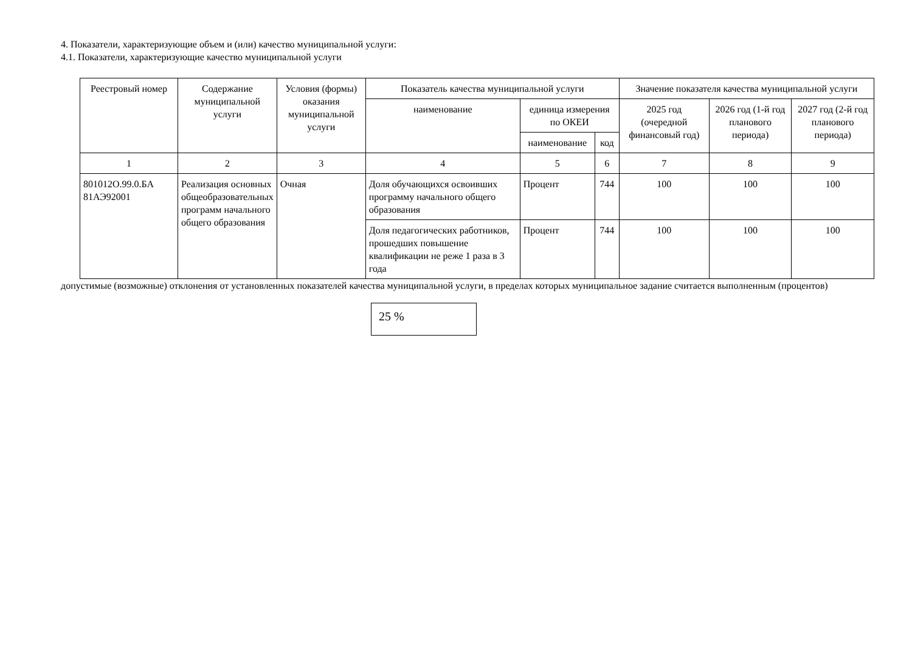4. Показатели, характеризующие объем и (или) качество муниципальной услуги:
4.1. Показатели, характеризующие качество муниципальной услуги
| Реестровый номер | Содержание муниципальной услуги | Условия (формы) оказания муниципальной услуги | Показатель качества муниципальной услуги | | | Значение показателя качества муниципальной услуги | | |
| --- | --- | --- | --- | --- | --- | --- | --- | --- |
| | | | наименование | единица измерения по ОКЕИ | | 2025 год (очередной финансовый год) | 2026 год (1-й год планового периода) | 2027 год (2-й год планового периода) |
| | | | | наименование | код | | | |
| 1 | 2 | 3 | 4 | 5 | 6 | 7 | 8 | 9 |
| 801012О.99.0.БА 81АЭ92001 | Реализация основных общеобразовательных программ начального общего образования | Очная | Доля обучающихся освоивших программу начального общего образования | Процент | 744 | 100 | 100 | 100 |
| | | | Доля педагогических работников, прошедших повышение квалификации не реже 1 раза в 3 года | Процент | 744 | 100 | 100 | 100 |
допустимые (возможные) отклонения от установленных показателей качества муниципальной услуги, в пределах которых муниципальное задание считается выполненным (процентов)
25 %